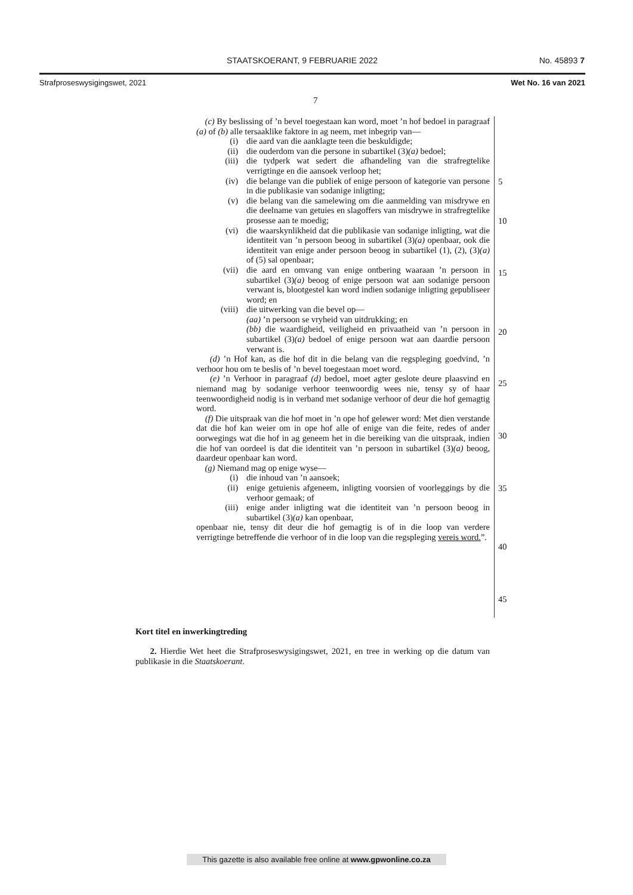STAATSKOERANT, 9 FEBRUARIE 2022 No. 45893 7
Strafproseswysigingswet, 2021 Wet No. 16 van 2021
7
(c) By beslissing of ’n bevel toegestaan kan word, moet ’n hof bedoel in paragraaf (a) of (b) alle tersaaklike faktore in ag neem, met inbegrip van—
(i) die aard van die aanklagte teen die beskuldigde;
(ii) die ouderdom van die persone in subartikel (3)(a) bedoel;
(iii) die tydperk wat sedert die afhandeling van die strafregtelike verrigtinge en die aansoek verloop het;
(iv) die belange van die publiek of enige persoon of kategorie van persone in die publikasie van sodanige inligting;
(v) die belang van die samelewing om die aanmelding van misdrywe en die deelname van getuies en slagoffers van misdrywe in strafregtelike prosesse aan te moedig;
(vi) die waarskynlikheid dat die publikasie van sodanige inligting, wat die identiteit van ’n persoon beoog in subartikel (3)(a) openbaar, ook die identiteit van enige ander persoon beoog in subartikel (1), (2), (3)(a) of (5) sal openbaar;
(vii) die aard en omvang van enige ontbering waaraan ’n persoon in subartikel (3)(a) beoog of enige persoon wat aan sodanige persoon verwant is, blootgestel kan word indien sodanige inligting gepubliseer word; en
(viii) die uitwerking van die bevel op—
(aa) ’n persoon se vryheid van uitdrukking; en
(bb) die waardigheid, veiligheid en privaatheid van ’n persoon in subartikel (3)(a) bedoel of enige persoon wat aan daardie persoon verwant is.
(d) ’n Hof kan, as die hof dit in die belang van die regspleging goedvind, ’n verhoor hou om te beslis of ’n bevel toegestaan moet word.
(e) ’n Verhoor in paragraaf (d) bedoel, moet agter geslote deure plaasvind en niemand mag by sodanige verhoor teenwoordig wees nie, tensy sy of haar teenwoordigheid nodig is in verband met sodanige verhoor of deur die hof gemagtig word.
(f) Die uitspraak van die hof moet in ’n ope hof gelewer word: Met dien verstande dat die hof kan weier om in ope hof alle of enige van die feite, redes of ander oorwegings wat die hof in ag geneem het in die bereiking van die uitspraak, indien die hof van oordeel is dat die identiteit van ’n persoon in subartikel (3)(a) beoog, daardeur openbaar kan word.
(g) Niemand mag op enige wyse—
(i) die inhoud van ’n aansoek;
(ii) enige getuienis afgeneem, inligting voorsien of voorleggings by die verhoor gemaak; of
(iii) enige ander inligting wat die identiteit van ’n persoon beoog in subartikel (3)(a) kan openbaar,
openbaar nie, tensy dit deur die hof gemagtig is of in die loop van verdere verrigtinge betreffende die verhoor of in die loop van die regspleging vereis word.”.
5
10
15
20
25
30
35
40
45
Kort titel en inwerkingtreding
2. Hierdie Wet heet die Strafproseswysigingswet, 2021, en tree in werking op die datum van publikasie in die Staatskoerant.
This gazette is also available free online at www.gpwonline.co.za